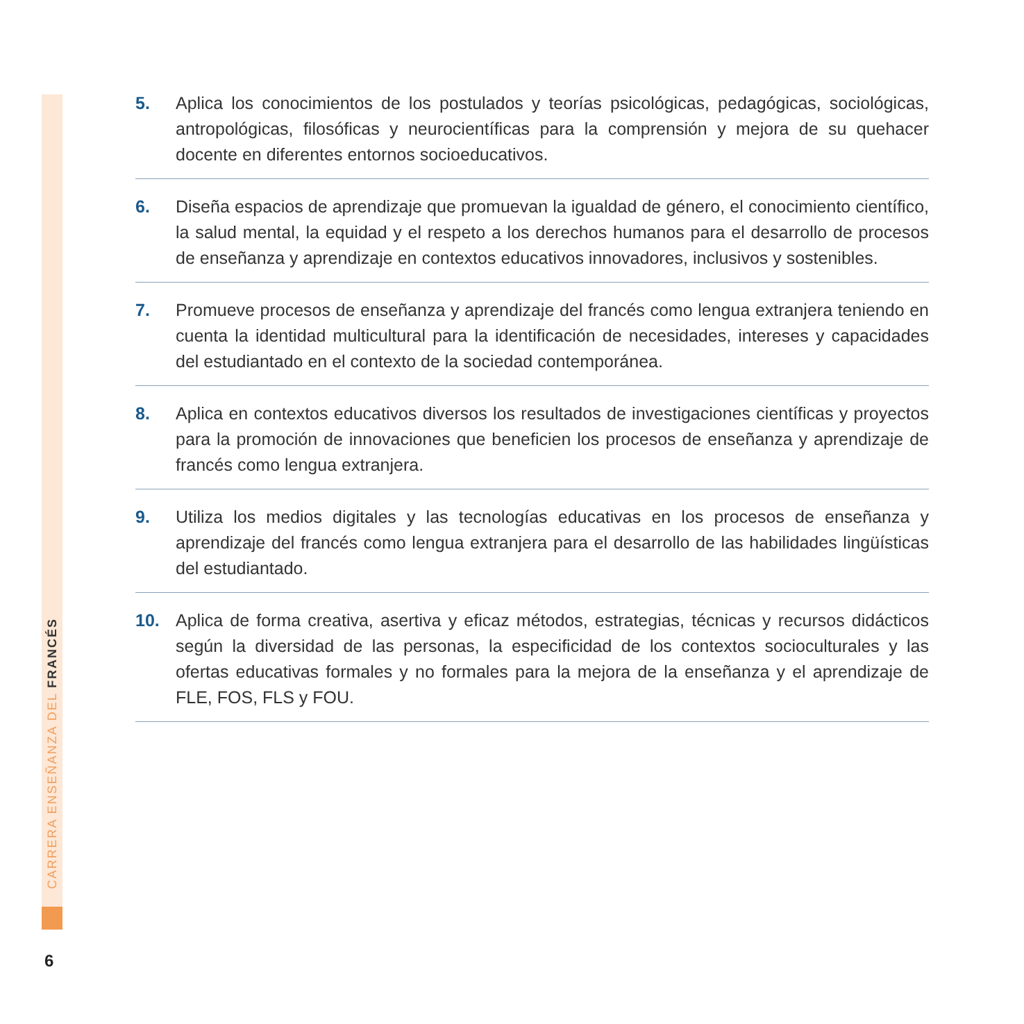CARRERA ENSEÑANZA DEL FRANCÉS
5. Aplica los conocimientos de los postulados y teorías psicológicas, pedagógicas, sociológicas, antropológicas, filosóficas y neurocientíficas para la comprensión y mejora de su quehacer docente en diferentes entornos socioeducativos.
6. Diseña espacios de aprendizaje que promuevan la igualdad de género, el conocimiento científico, la salud mental, la equidad y el respeto a los derechos humanos para el desarrollo de procesos de enseñanza y aprendizaje en contextos educativos innovadores, inclusivos y sostenibles.
7. Promueve procesos de enseñanza y aprendizaje del francés como lengua extranjera teniendo en cuenta la identidad multicultural para la identificación de necesidades, intereses y capacidades del estudiantado en el contexto de la sociedad contemporánea.
8. Aplica en contextos educativos diversos los resultados de investigaciones científicas y proyectos para la promoción de innovaciones que beneficien los procesos de enseñanza y aprendizaje de francés como lengua extranjera.
9. Utiliza los medios digitales y las tecnologías educativas en los procesos de enseñanza y aprendizaje del francés como lengua extranjera para el desarrollo de las habilidades lingüísticas del estudiantado.
10. Aplica de forma creativa, asertiva y eficaz métodos, estrategias, técnicas y recursos didácticos según la diversidad de las personas, la especificidad de los contextos socioculturales y las ofertas educativas formales y no formales para la mejora de la enseñanza y el aprendizaje de FLE, FOS, FLS y FOU.
6